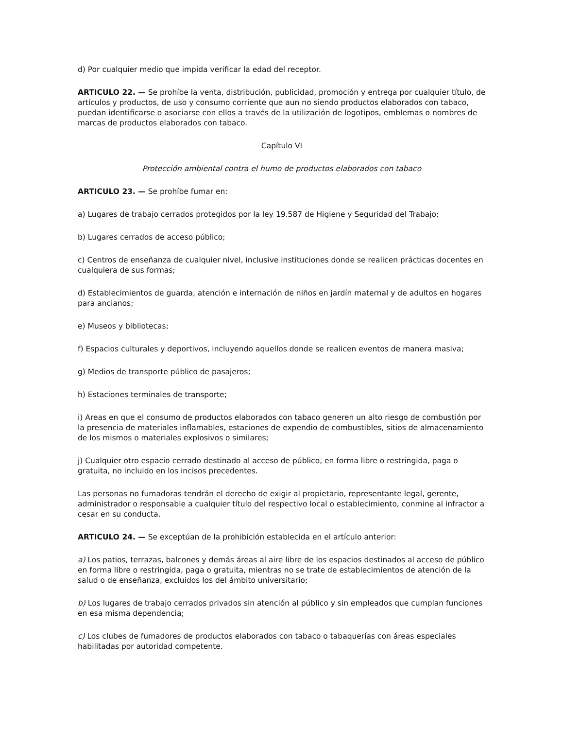d) Por cualquier medio que impida verificar la edad del receptor.
ARTICULO 22. — Se prohíbe la venta, distribución, publicidad, promoción y entrega por cualquier título, de artículos y productos, de uso y consumo corriente que aun no siendo productos elaborados con tabaco, puedan identificarse o asociarse con ellos a través de la utilización de logotipos, emblemas o nombres de marcas de productos elaborados con tabaco.
Capítulo VI
Protección ambiental contra el humo de productos elaborados con tabaco
ARTICULO 23. — Se prohíbe fumar en:
a) Lugares de trabajo cerrados protegidos por la ley 19.587 de Higiene y Seguridad del Trabajo;
b) Lugares cerrados de acceso público;
c) Centros de enseñanza de cualquier nivel, inclusive instituciones donde se realicen prácticas docentes en cualquiera de sus formas;
d) Establecimientos de guarda, atención e internación de niños en jardín maternal y de adultos en hogares para ancianos;
e) Museos y bibliotecas;
f) Espacios culturales y deportivos, incluyendo aquellos donde se realicen eventos de manera masiva;
g) Medios de transporte público de pasajeros;
h) Estaciones terminales de transporte;
i) Areas en que el consumo de productos elaborados con tabaco generen un alto riesgo de combustión por la presencia de materiales inflamables, estaciones de expendio de combustibles, sitios de almacenamiento de los mismos o materiales explosivos o similares;
j) Cualquier otro espacio cerrado destinado al acceso de público, en forma libre o restringida, paga o gratuita, no incluido en los incisos precedentes.
Las personas no fumadoras tendrán el derecho de exigir al propietario, representante legal, gerente, administrador o responsable a cualquier título del respectivo local o establecimiento, conmine al infractor a cesar en su conducta.
ARTICULO 24. — Se exceptúan de la prohibición establecida en el artículo anterior:
a) Los patios, terrazas, balcones y demás áreas al aire libre de los espacios destinados al acceso de público en forma libre o restringida, paga o gratuita, mientras no se trate de establecimientos de atención de la salud o de enseñanza, excluidos los del ámbito universitario;
b) Los lugares de trabajo cerrados privados sin atención al público y sin empleados que cumplan funciones en esa misma dependencia;
c) Los clubes de fumadores de productos elaborados con tabaco o tabaquerías con áreas especiales habilitadas por autoridad competente.